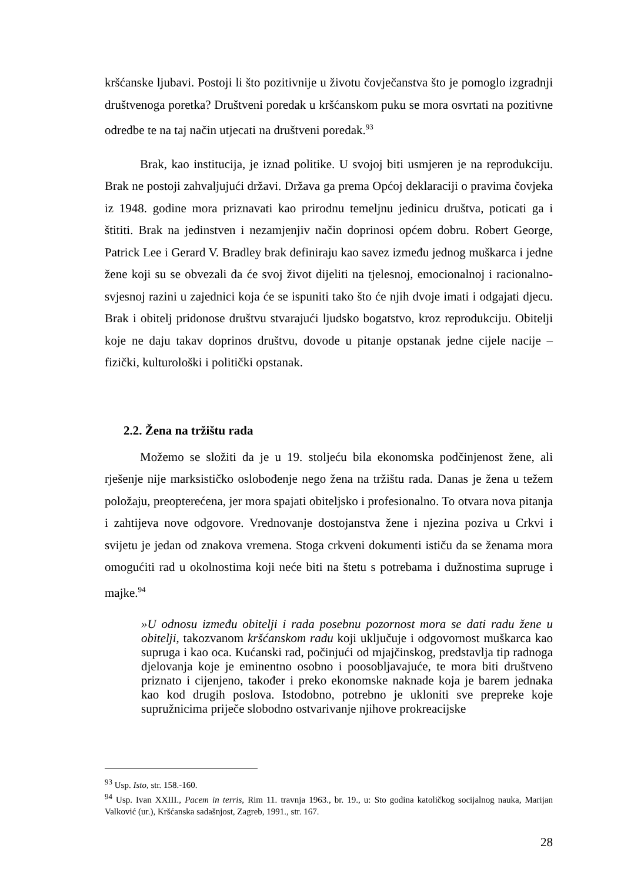kršćanske ljubavi. Postoji li što pozitivnije u životu čovječanstva što je pomoglo izgradnji društvenoga poretka? Društveni poredak u kršćanskom puku se mora osvrtati na pozitivne odredbe te na taj način utjecati na društveni poredak.<sup>93</sup>
Brak, kao institucija, je iznad politike. U svojoj biti usmjeren je na reprodukciju. Brak ne postoji zahvaljujući državi. Država ga prema Općoj deklaraciji o pravima čovjeka iz 1948. godine mora priznavati kao prirodnu temeljnu jedinicu društva, poticati ga i štititi. Brak na jedinstven i nezamjenjiv način doprinosi općem dobru. Robert George, Patrick Lee i Gerard V. Bradley brak definiraju kao savez između jednog muškarca i jedne žene koji su se obvezali da će svoj život dijeliti na tjelesnoj, emocionalnoj i racionalno-svjesnoj razini u zajednici koja će se ispuniti tako što će njih dvoje imati i odgajati djecu. Brak i obitelj pridonose društvu stvarajući ljudsko bogatstvo, kroz reprodukciju. Obitelji koje ne daju takav doprinos društvu, dovode u pitanje opstanak jedne cijele nacije – fizički, kulturološki i politički opstanak.
2.2. Žena na tržištu rada
Možemo se složiti da je u 19. stoljeću bila ekonomska podčinjenost žene, ali rješenje nije marksističko oslobođenje nego žena na tržištu rada. Danas je žena u težem položaju, preopterećena, jer mora spajati obiteljsko i profesionalno. To otvara nova pitanja i zahtijeva nove odgovore. Vrednovanje dostojanstva žene i njezina poziva u Crkvi i svijetu je jedan od znakova vremena. Stoga crkveni dokumenti ističu da se ženama mora omogućiti rad u okolnostima koji neće biti na štetu s potrebama i dužnostima supruge i majke.<sup>94</sup>
»U odnosu između obitelji i rada posebnu pozornost mora se dati radu žene u obitelji, takozvanom kršćanskom radu koji uključuje i odgovornost muškarca kao supruga i kao oca. Kućanski rad, počinjući od mjajčinskog, predstavlja tip radnoga djelovanja koje je eminentno osobno i poosobljavajuće, te mora biti društveno priznato i cijenjeno, također i preko ekonomske naknade koja je barem jednaka kao kod drugih poslova. Istodobno, potrebno je ukloniti sve prepreke koje supružnicima priječe slobodno ostvarivanje njihove prokreacijske
<sup>93</sup> Usp. Isto, str. 158.-160.
<sup>94</sup> Usp. Ivan XXIII., Pacem in terris, Rim 11. travnja 1963., br. 19., u: Sto godina katoličkog socijalnog nauka, Marijan Valković (ur.), Kršćanska sadašnjost, Zagreb, 1991., str. 167.
28